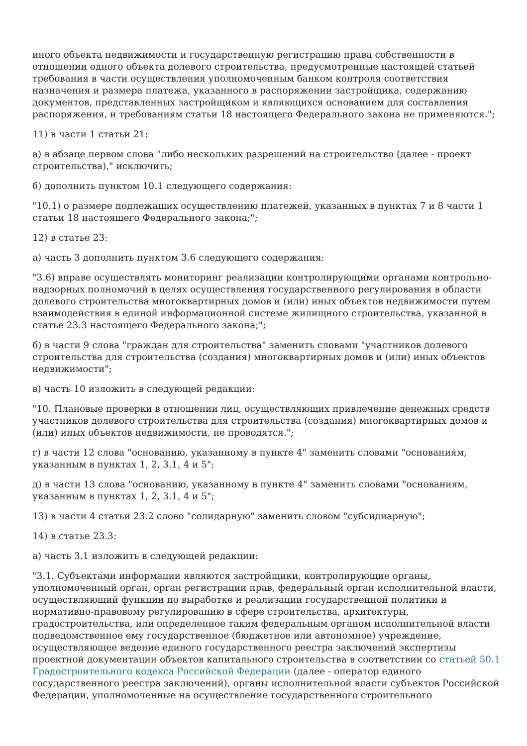иного объекта недвижимости и государственную регистрацию права собственности в отношении одного объекта долевого строительства, предусмотренные настоящей статьей требования в части осуществления уполномоченным банком контроля соответствия назначения и размера платежа, указанного в распоряжении застройщика, содержанию документов, представленных застройщиком и являющихся основанием для составления распоряжения, и требованиям статьи 18 настоящего Федерального закона не применяются.";
11) в части 1 статьи 21:
а) в абзаце первом слова "либо нескольких разрешений на строительство (далее - проект строительства)," исключить;
б) дополнить пунктом 10.1 следующего содержания:
"10.1) о размере подлежащих осуществлению платежей, указанных в пунктах 7 и 8 части 1 статьи 18 настоящего Федерального закона;";
12) в статье 23:
а) часть 3 дополнить пунктом 3.6 следующего содержания:
"3.6) вправе осуществлять мониторинг реализации контролирующими органами контрольно-надзорных полномочий в целях осуществления государственного регулирования в области долевого строительства многоквартирных домов и (или) иных объектов недвижимости путем взаимодействия в единой информационной системе жилищного строительства, указанной в статье 23.3 настоящего Федерального закона;";
б) в части 9 слова "граждан для строительства" заменить словами "участников долевого строительства для строительства (создания) многоквартирных домов и (или) иных объектов недвижимости";
в) часть 10 изложить в следующей редакции:
"10. Плановые проверки в отношении лиц, осуществляющих привлечение денежных средств участников долевого строительства для строительства (создания) многоквартирных домов и (или) иных объектов недвижимости, не проводятся.";
г) в части 12 слова "основанию, указанному в пункте 4" заменить словами "основаниям, указанным в пунктах 1, 2, 3.1, 4 и 5";
д) в части 13 слова "основанию, указанному в пункте 4" заменить словами "основаниям, указанным в пунктах 1, 2, 3.1, 4 и 5";
13) в части 4 статьи 23.2 слово "солидарную" заменить словом "субсидиарную";
14) в статье 23.3:
а) часть 3.1 изложить в следующей редакции:
"3.1. Субъектами информации являются застройщики, контролирующие органы, уполномоченный орган, орган регистрации прав, федеральный орган исполнительной власти, осуществляющий функции по выработке и реализации государственной политики и нормативно-правовому регулированию в сфере строительства, архитектуры, градостроительства, или определенное таким федеральным органом исполнительной власти подведомственное ему государственное (бюджетное или автономное) учреждение, осуществляющее ведение единого государственного реестра заключений экспертизы проектной документации объектов капитального строительства в соответствии со статьей 50.1 Градостроительного кодекса Российской Федерации (далее - оператор единого государственного реестра заключений), органы исполнительной власти субъектов Российской Федерации, уполномоченные на осуществление государственного строительного